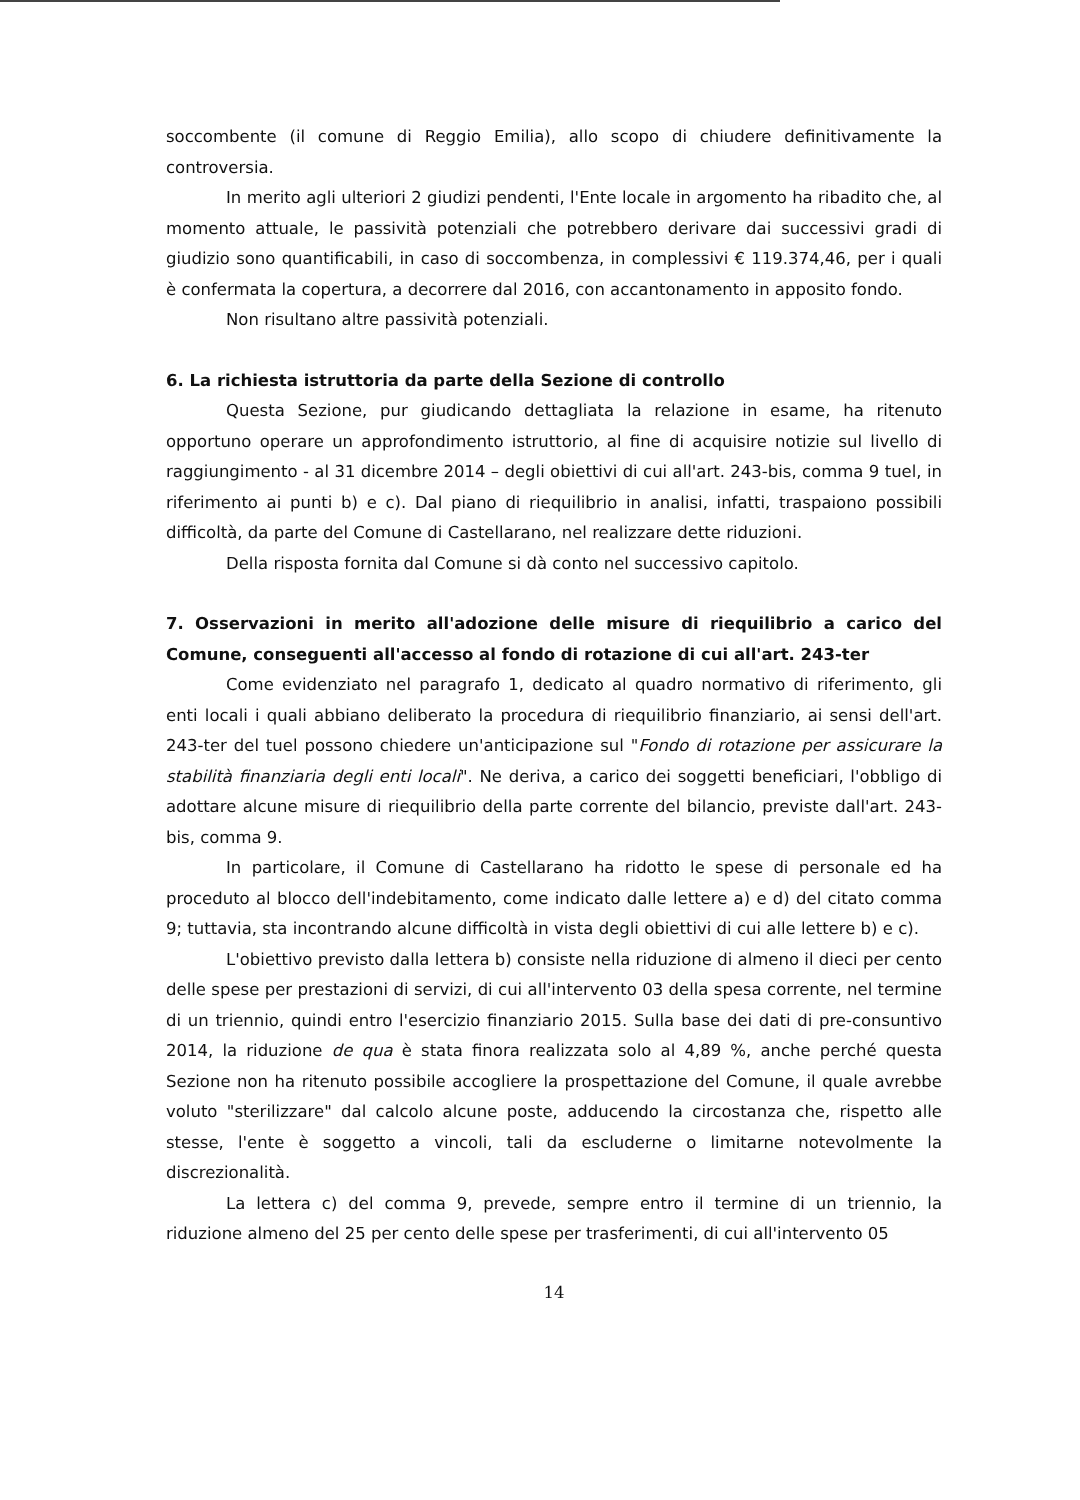soccombente (il comune di Reggio Emilia), allo scopo di chiudere definitivamente la controversia.
In merito agli ulteriori 2 giudizi pendenti, l'Ente locale in argomento ha ribadito che, al momento attuale, le passività potenziali che potrebbero derivare dai successivi gradi di giudizio sono quantificabili, in caso di soccombenza, in complessivi € 119.374,46, per i quali è confermata la copertura, a decorrere dal 2016, con accantonamento in apposito fondo.
Non risultano altre passività potenziali.
6. La richiesta istruttoria da parte della Sezione di controllo
Questa Sezione, pur giudicando dettagliata la relazione in esame, ha ritenuto opportuno operare un approfondimento istruttorio, al fine di acquisire notizie sul livello di raggiungimento - al 31 dicembre 2014 – degli obiettivi di cui all'art. 243-bis, comma 9 tuel, in riferimento ai punti b) e c). Dal piano di riequilibrio in analisi, infatti, traspaiono possibili difficoltà, da parte del Comune di Castellarano, nel realizzare dette riduzioni.
Della risposta fornita dal Comune si dà conto nel successivo capitolo.
7. Osservazioni in merito all'adozione delle misure di riequilibrio a carico del Comune, conseguenti all'accesso al fondo di rotazione di cui all'art. 243-ter
Come evidenziato nel paragrafo 1, dedicato al quadro normativo di riferimento, gli enti locali i quali abbiano deliberato la procedura di riequilibrio finanziario, ai sensi dell'art. 243-ter del tuel possono chiedere un'anticipazione sul "Fondo di rotazione per assicurare la stabilità finanziaria degli enti locali". Ne deriva, a carico dei soggetti beneficiari, l'obbligo di adottare alcune misure di riequilibrio della parte corrente del bilancio, previste dall'art. 243-bis, comma 9.
In particolare, il Comune di Castellarano ha ridotto le spese di personale ed ha proceduto al blocco dell'indebitamento, come indicato dalle lettere a) e d) del citato comma 9; tuttavia, sta incontrando alcune difficoltà in vista degli obiettivi di cui alle lettere b) e c).
L'obiettivo previsto dalla lettera b) consiste nella riduzione di almeno il dieci per cento delle spese per prestazioni di servizi, di cui all'intervento 03 della spesa corrente, nel termine di un triennio, quindi entro l'esercizio finanziario 2015. Sulla base dei dati di pre-consuntivo 2014, la riduzione de qua è stata finora realizzata solo al 4,89 %, anche perché questa Sezione non ha ritenuto possibile accogliere la prospettazione del Comune, il quale avrebbe voluto "sterilizzare" dal calcolo alcune poste, adducendo la circostanza che, rispetto alle stesse, l'ente è soggetto a vincoli, tali da escluderne o limitarne notevolmente la discrezionalità.
La lettera c) del comma 9, prevede, sempre entro il termine di un triennio, la riduzione almeno del 25 per cento delle spese per trasferimenti, di cui all'intervento 05
14